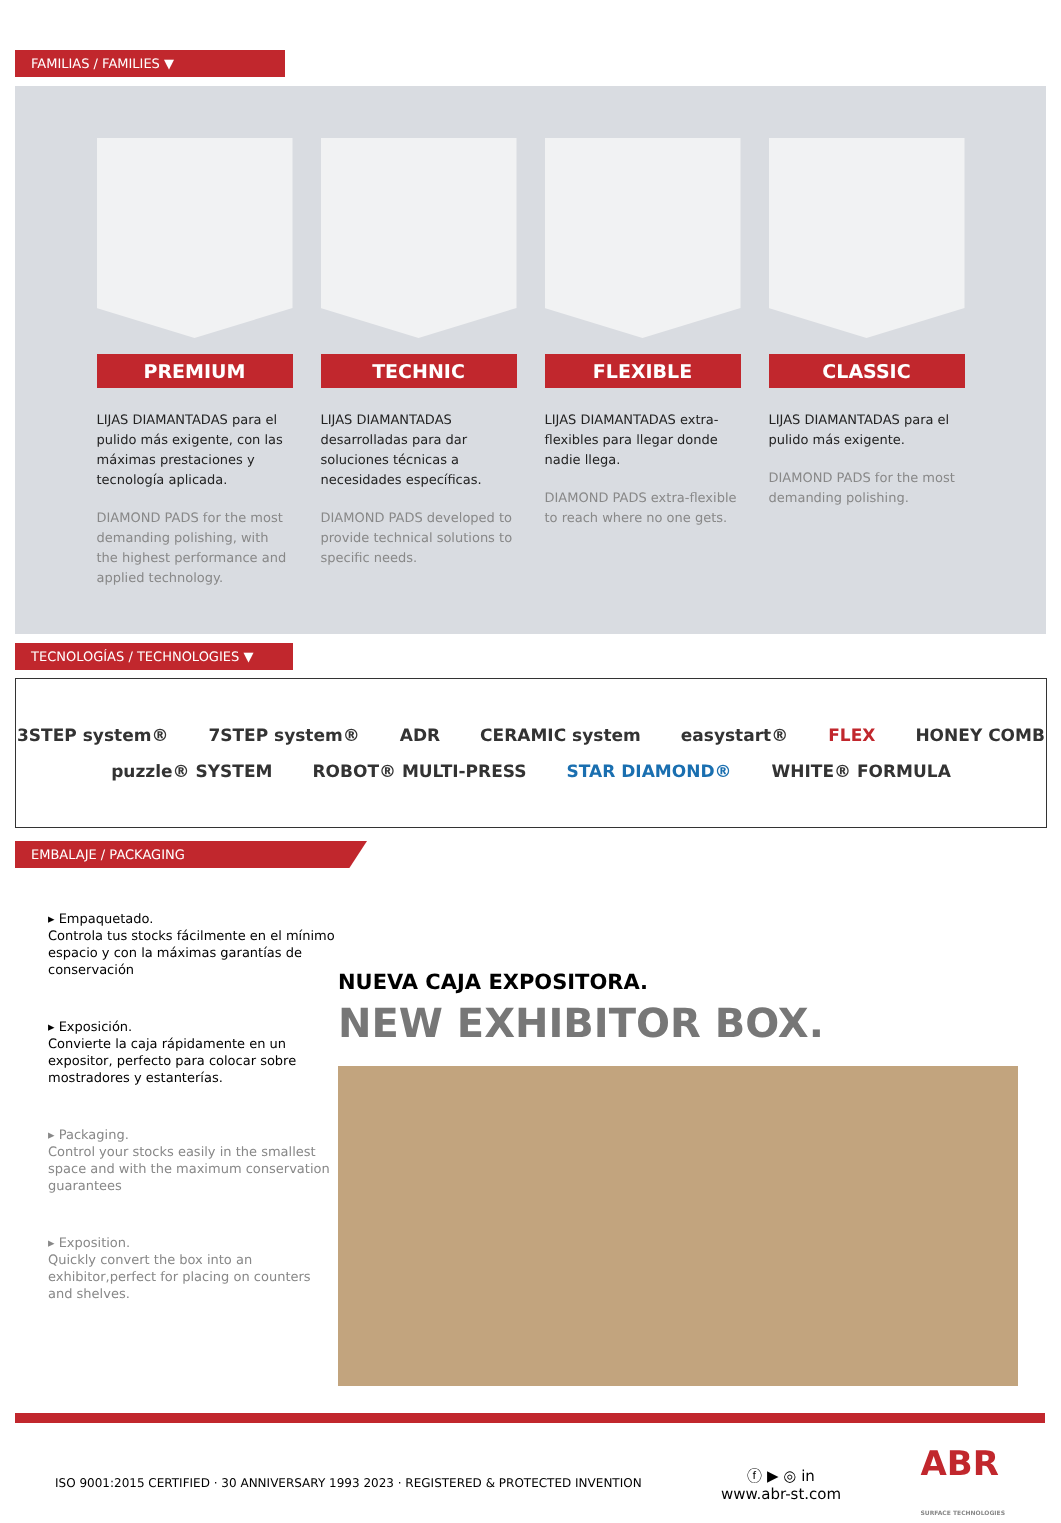FAMILIAS / FAMILIES ▼
PREMIUM
LIJAS DIAMANTADAS para el pulido más exigente, con las máximas prestaciones y tecnología aplicada.
DIAMOND PADS for the most demanding polishing, with the highest performance and applied technology.
TECHNIC
LIJAS DIAMANTADAS desarrolladas para dar soluciones técnicas a necesidades específicas.
DIAMOND PADS developed to provide technical solutions to specific needs.
FLEXIBLE
LIJAS DIAMANTADAS extra-flexibles para llegar donde nadie llega.
DIAMOND PADS extra-flexible to reach where no one gets.
CLASSIC
LIJAS DIAMANTADAS para el pulido más exigente.
DIAMOND PADS for the most demanding polishing.
TECNOLOGÍAS / TECHNOLOGIES ▼
3STEP system® 7STEP system® ADR CERAMIC system easystart® FLEX HONEY COMB puzzle® SYSTEM ROBOT® MULTI-PRESS STAR DIAMOND® WHITE® FORMULA
EMBALAJE / PACKAGING
▸ Empaquetado.
Controla tus stocks fácilmente en el mínimo espacio y con la máximas garantías de conservación
▸ Exposición.
Convierte la caja rápidamente en un expositor, perfecto para colocar sobre mostradores y estanterías.
▸ Packaging.
Control your stocks easily in the smallest space and with the maximum conservation guarantees
▸ Exposition.
Quickly convert the box into an exhibitor,perfect for placing on counters and shelves.
NUEVA CAJA EXPOSITORA.
NEW EXHIBITOR BOX.
ISO 9001:2015 CERTIFIED · 30 ANNIVERSARY 1993 2023 · REGISTERED & PROTECTED INVENTION ⓕ ▶ ◎ in
www.abr-st.com ABR
SURFACE TECHNOLOGIES